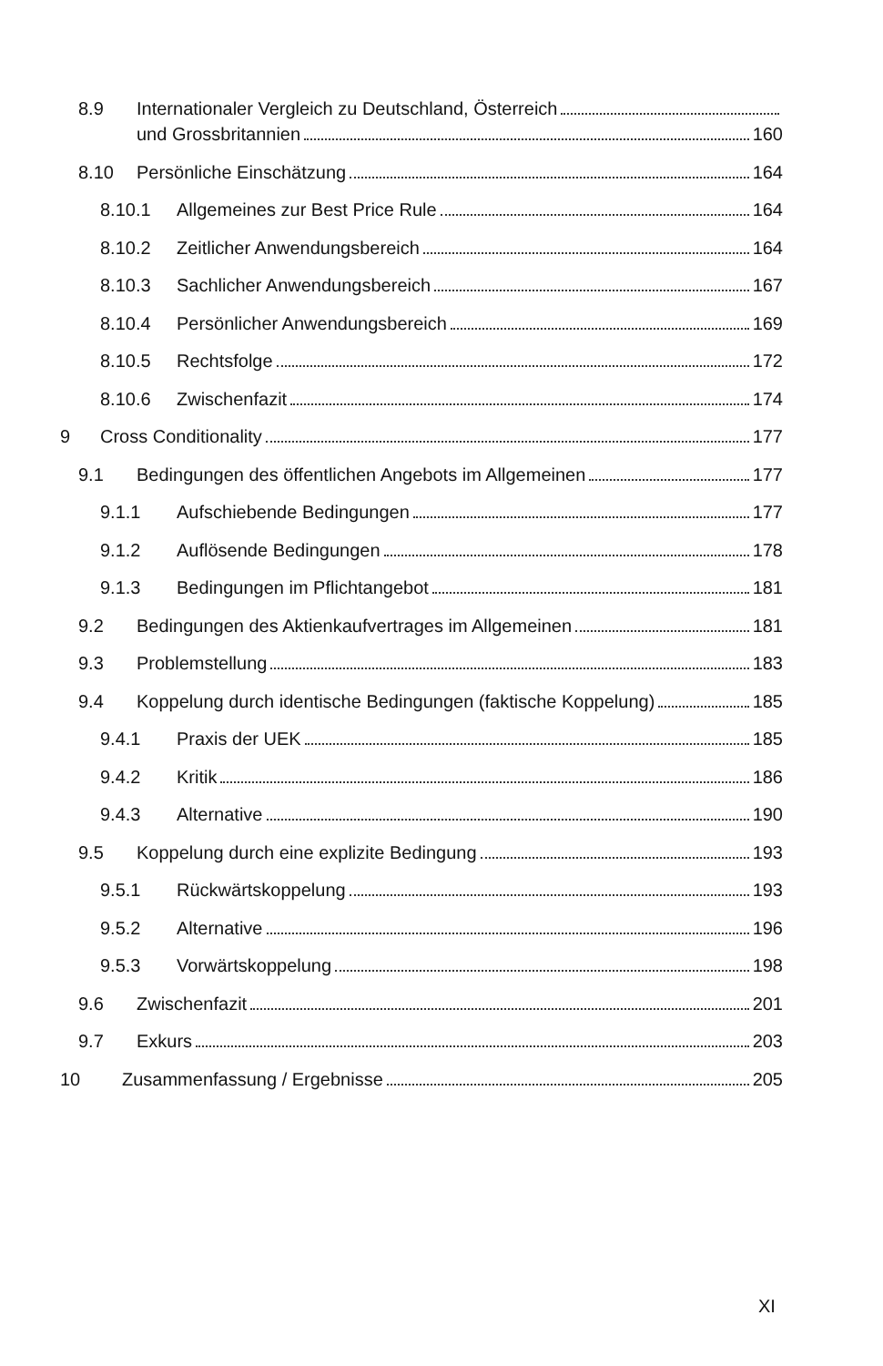8.9 Internationaler Vergleich zu Deutschland, Österreich
und Grossbritannien 160
8.10 Persönliche Einschätzung 164
8.10.1 Allgemeines zur Best Price Rule 164
8.10.2 Zeitlicher Anwendungsbereich 164
8.10.3 Sachlicher Anwendungsbereich 167
8.10.4 Persönlicher Anwendungsbereich 169
8.10.5 Rechtsfolge 172
8.10.6 Zwischenfazit 174
9 Cross Conditionality 177
9.1 Bedingungen des öffentlichen Angebots im Allgemeinen 177
9.1.1 Aufschiebende Bedingungen 177
9.1.2 Auflösende Bedingungen 178
9.1.3 Bedingungen im Pflichtangebot 181
9.2 Bedingungen des Aktienkaufvertrages im Allgemeinen 181
9.3 Problemstellung 183
9.4 Koppelung durch identische Bedingungen (faktische Koppelung) 185
9.4.1 Praxis der UEK 185
9.4.2 Kritik 186
9.4.3 Alternative 190
9.5 Koppelung durch eine explizite Bedingung 193
9.5.1 Rückwärtskoppelung 193
9.5.2 Alternative 196
9.5.3 Vorwärtskoppelung 198
9.6 Zwischenfazit 201
9.7 Exkurs 203
10 Zusammenfassung / Ergebnisse 205
XI